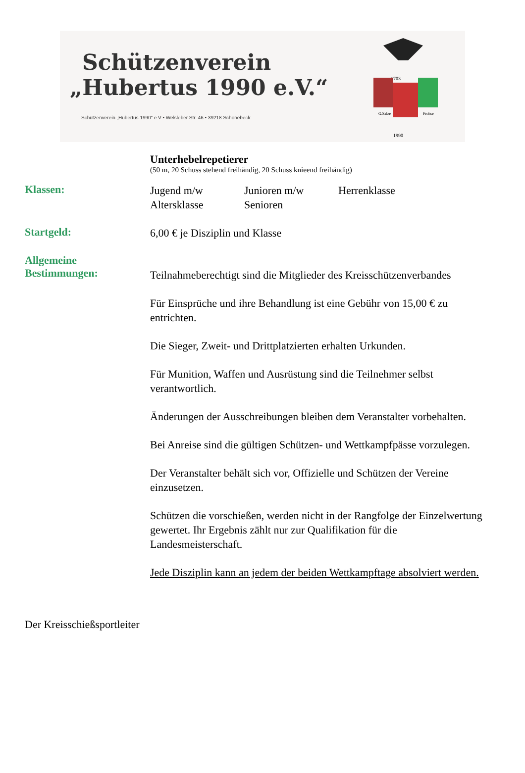Schützenverein
„Hubertus 1990 e.V.“
Schützenverein „Hubertus 1990“ e.V • Welsleber Str. 46 • 39218 Schönebeck
1703
G.Salze
Frohse
1990
Unterhebelrepetierer
(50 m, 20 Schuss stehend freihändig, 20 Schuss knieend freihändig)
Klassen:
Jugend m/w Junioren m/w Herrenklasse Altersklasse Senioren
Startgeld:
6,00 € je Disziplin und Klasse
Allgemeine
Bestimmungen:
Teilnahmeberechtigt sind die Mitglieder des Kreisschützenverbandes
Für Einsprüche und ihre Behandlung ist eine Gebühr von 15,00 € zu entrichten.
Die Sieger, Zweit- und Drittplatzierten erhalten Urkunden.
Für Munition, Waffen und Ausrüstung sind die Teilnehmer selbst verantwortlich.
Änderungen der Ausschreibungen bleiben dem Veranstalter vorbehalten.
Bei Anreise sind die gültigen Schützen- und Wettkampfpässe vorzulegen.
Der Veranstalter behält sich vor, Offizielle und Schützen der Vereine einzusetzen.
Schützen die vorschießen, werden nicht in der Rangfolge der Einzelwertung gewertet. Ihr Ergebnis zählt nur zur Qualifikation für die Landesmeisterschaft.
Jede Disziplin kann an jedem der beiden Wettkampftage absolviert werden.
Der Kreisschießsportleiter